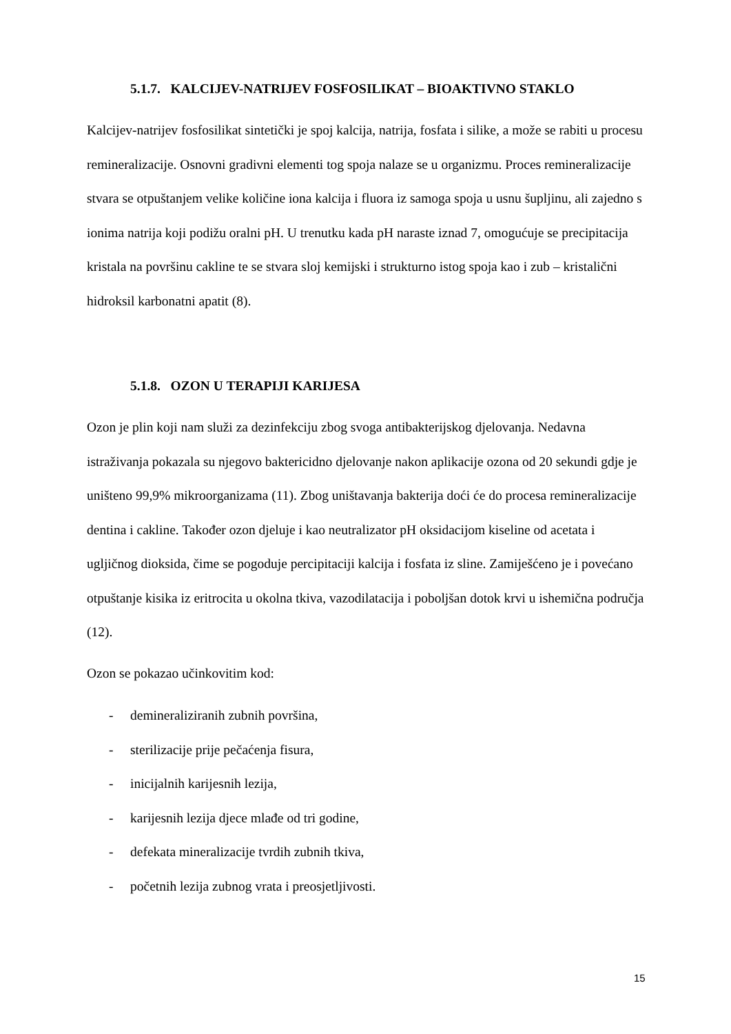5.1.7. KALCIJEV-NATRIJEV FOSFOSILIKAT – BIOAKTIVNO STAKLO
Kalcijev-natrijev fosfosilikat sintetički je spoj kalcija, natrija, fosfata i silike, a može se rabiti u procesu remineralizacije. Osnovni gradivni elementi tog spoja nalaze se u organizmu. Proces remineralizacije stvara se otpuštanjem velike količine iona kalcija i fluora iz samoga spoja u usnu šupljinu, ali zajedno s ionima natrija koji podižu oralni pH. U trenutku kada pH naraste iznad 7, omogućuje se precipitacija kristala na površinu cakline te se stvara sloj kemijski i strukturno istog spoja kao i zub – kristalični hidroksil karbonatni apatit (8).
5.1.8. OZON U TERAPIJI KARIJESA
Ozon je plin koji nam služi za dezinfekciju zbog svoga antibakterijskog djelovanja. Nedavna istraživanja pokazala su njegovo baktericidno djelovanje nakon aplikacije ozona od 20 sekundi gdje je uništeno 99,9% mikroorganizama (11). Zbog uništavanja bakterija doći će do procesa remineralizacije dentina i cakline. Također ozon djeluje i kao neutralizator pH oksidacijom kiseline od acetata i ugljičnog dioksida, čime se pogoduje percipitaciji kalcija i fosfata iz sline. Zamiješćeno je i povećano otpuštanje kisika iz eritrocita u okolna tkiva, vazodilatacija i poboljšan dotok krvi u ishemična područja (12).
Ozon se pokazao učinkovitim kod:
- demineraliziranih zubnih površina,
- sterilizacije prije pečaćenja fisura,
- inicijalnih karijesnih lezija,
- karijesnih lezija djece mlađe od tri godine,
- defekata mineralizacije tvrdih zubnih tkiva,
- početnih lezija zubnog vrata i preosjetljivosti.
15